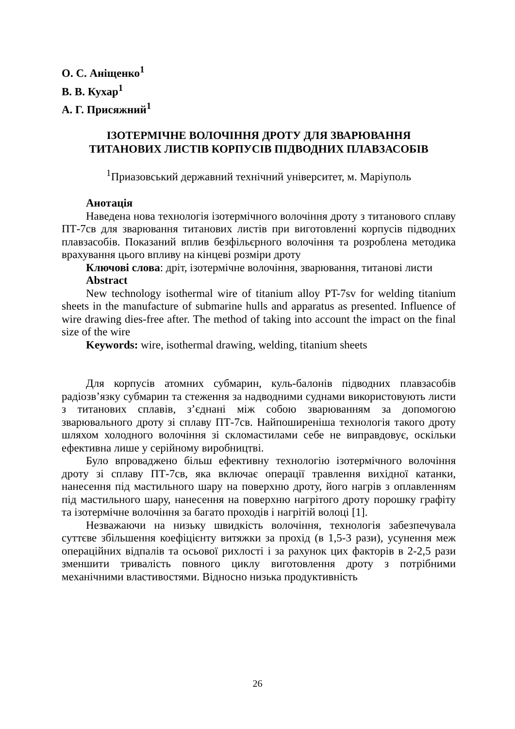О. С. Аніщенко<sup>1</sup>
В. В. Кухар<sup>1</sup>
А. Г. Присяжний<sup>1</sup>
ІЗОТЕРМІЧНЕ ВОЛОЧІННЯ ДРОТУ ДЛЯ ЗВАРЮВАННЯ
ТИТАНОВИХ ЛИСТІВ КОРПУСІВ ПІДВОДНИХ ПЛАВЗАСОБІВ
<sup>1</sup> Приазовський державний технічний університет, м. Маріуполь
Анотація
Наведена нова технологія ізотермічного волочіння дроту з титанового сплаву ПТ-7св для зварювання титанових листів при виготовленні корпусів підводних плавзасобів. Показаний вплив безфільєрного волочіння та розроблена методика врахування цього впливу на кінцеві розміри дроту
Ключові слова: дріт, ізотермічне волочіння, зварювання, титанові листи
Abstract
New technology isothermal wire of titanium alloy PT-7sv for welding titanium sheets in the manufacture of submarine hulls and apparatus as presented. Influence of wire drawing dies-free after. The method of taking into account the impact on the final size of the wire
Keywords: wire, isothermal drawing, welding, titanium sheets
Для корпусів атомних субмарин, куль-балонів підводних плавзасобів радіозв’язку субмарин та стеження за надводними суднами використовують листи з титанових сплавів, з’єднані між собою зварюванням за допомогою зварювального дроту зі сплаву ПТ-7св. Найпоширеніша технологія такого дроту шляхом холодного волочіння зі скломастилами себе не виправдовує, оскільки ефективна лише у серійному виробництві.
Було впроваджено більш ефективну технологію ізотермічного волочіння дроту зі сплаву ПТ-7св, яка включає операції травлення вихідної катанки, нанесення під мастильного шару на поверхню дроту, його нагрів з оплавленням під мастильного шару, нанесення на поверхню нагрітого дроту порошку графіту та ізотермічне волочіння за багато проходів і нагрітій волоці [1].
Незважаючи на низьку швидкість волочіння, технологія забезпечувала суттєве збільшення коефіцієнту витяжки за прохід (в 1,5-3 рази), усунення меж операційних відпалів та осьової рихлості і за рахунок цих факторів в 2-2,5 рази зменшити тривалість повного циклу виготовлення дроту з потрібними механічними властивостями. Відносно низька продуктивність
26